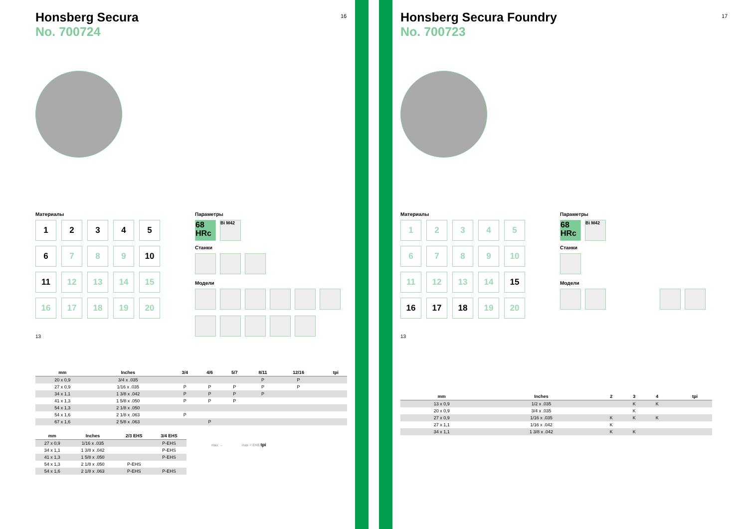Honsberg Secura
No. 700724
16
Материалы
1
2
3
4
5
6
7
8
9
10
11
12
13
14
15
16
17
18
19
20
13
Параметры
68
HRc Bi M42
Станки
Модели
| mm | Inches | | 3/4 | 4/6 | 5/7 | 8/11 | 12/16 | | tpi |
| --- | --- | --- | --- | --- | --- | --- | --- | --- | --- |
| 20 x 0,9 | 3/4 x .035 | | | | | P | P | | |
| 27 x 0,9 | 1/16 x .035 | | P | P | P | P | P | | |
| 34 x 1,1 | 1 3/8 x .042 | | P | P | P | P | | | |
| 41 x 1,3 | 1 5/8 x .050 | | P | P | P | | | | |
| 54 x 1,3 | 2 1/8 x .050 | | | | | | | | |
| 54 x 1,6 | 2 1/8 x .063 | | P | | | | | | |
| 67 x 1,6 | 2 5/8 x .063 | | | P | | | | | |
| mm | Inches | 2/3 EHS | 3/4 EHS |
| --- | --- | --- | --- |
| 27 x 0,9 | 1/16 x .035 | | P-EHS |
| 34 x 1,1 | 1 3/8 x .042 | | P-EHS |
| 41 x 1,3 | 1 5/8 x .050 | | P-EHS |
| 54 x 1,3 | 2 1/8 x .050 | P-EHS | |
| 54 x 1,6 | 2 1/8 x .063 | P-EHS | P-EHS |
max → max = EHS tpi
Honsberg Secura Foundry
No. 700723
17
Материалы
1
2
3
4
5
6
7
8
9
10
11
12
13
14
15
16
17
18
19
20
13
Параметры
68
HRc Bi M42
Станки
Модели
| mm | Inches | 2 | 3 | 4 | | tpi |
| --- | --- | --- | --- | --- | --- | --- |
| 13 x 0,9 | 1/2 x .035 | | K | K | | |
| 20 x 0,9 | 3/4 x .035 | | K | | | |
| 27 x 0,9 | 1/16 x .035 | K | K | K | | |
| 27 x 1,1 | 1/16 x .042 | K | | | | |
| 34 x 1,1 | 1 3/8 x .042 | K | K | | | |